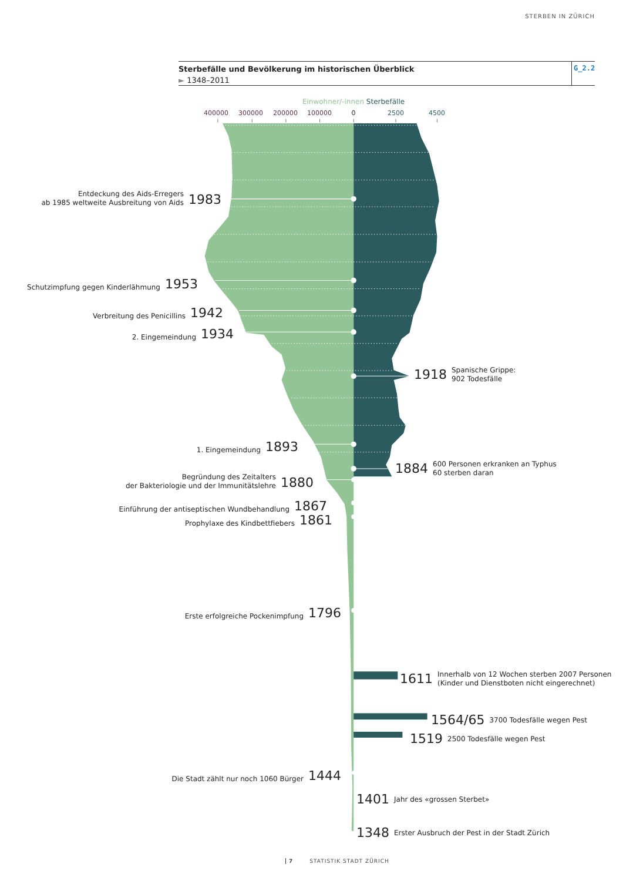STERBEN IN ZÜRICH
Sterbefälle und Bevölkerung im historischen Überblick
► 1348–2011
G_2.2
Einwohner/-innen Sterbefälle
400000 300000 200000 100000 0 2500 4500
Entdeckung des Aids-Erregers
ab 1985 weltweite Ausbreitung von Aids 1983
Schutzimpfung gegen Kinderlähmung 1953
Verbreitung des Penicillins 1942
2. Eingemeindung 1934
1918 Spanische Grippe:
902 Todesfälle
1. Eingemeindung 1893
Begründung des Zeitalters
der Bakteriologie und der Immunitätslehre 1880
1884 600 Personen erkranken an Typhus
60 sterben daran
Einführung der antiseptischen Wundbehandlung 1867
Prophylaxe des Kindbettfiebers 1861
Erste erfolgreiche Pockenimpfung 1796
1611 Innerhalb von 12 Wochen sterben 2007 Personen
(Kinder und Dienstboten nicht eingerechnet)
1564/65 3700 Todesfälle wegen Pest
1519 2500 Todesfälle wegen Pest
Die Stadt zählt nur noch 1060 Bürger 1444
1401 Jahr des «grossen Sterbet»
1348 Erster Ausbruch der Pest in der Stadt Zürich
7 STATISTIK STADT ZÜRICH